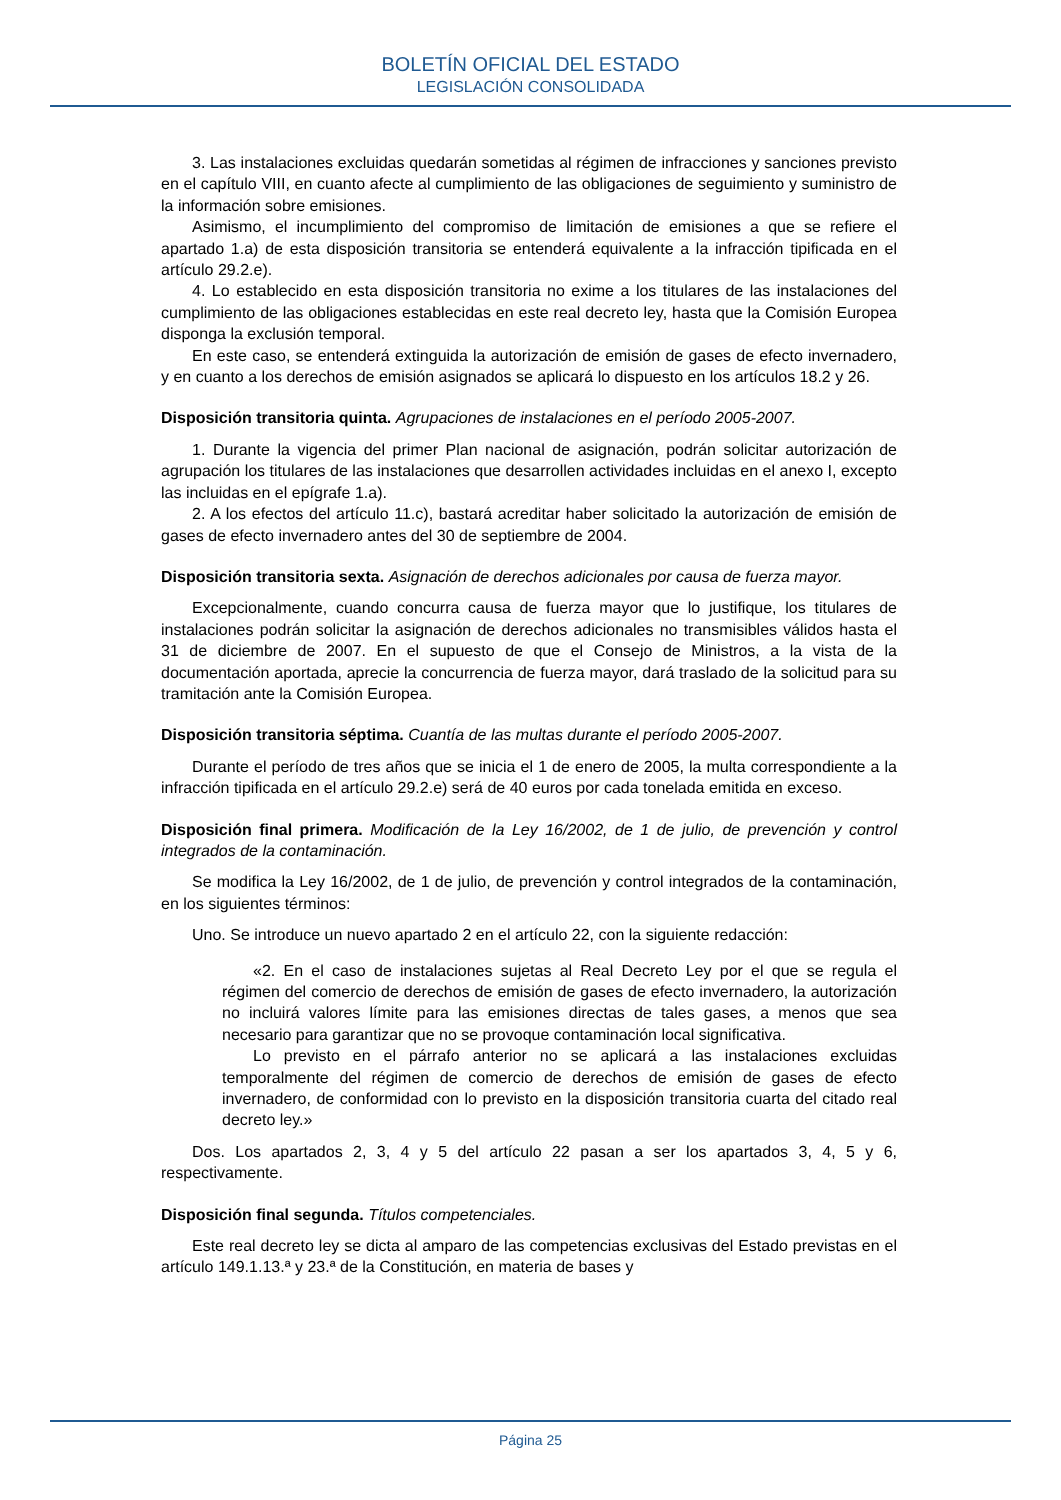BOLETÍN OFICIAL DEL ESTADO
LEGISLACIÓN CONSOLIDADA
3. Las instalaciones excluidas quedarán sometidas al régimen de infracciones y sanciones previsto en el capítulo VIII, en cuanto afecte al cumplimiento de las obligaciones de seguimiento y suministro de la información sobre emisiones.
Asimismo, el incumplimiento del compromiso de limitación de emisiones a que se refiere el apartado 1.a) de esta disposición transitoria se entenderá equivalente a la infracción tipificada en el artículo 29.2.e).
4. Lo establecido en esta disposición transitoria no exime a los titulares de las instalaciones del cumplimiento de las obligaciones establecidas en este real decreto ley, hasta que la Comisión Europea disponga la exclusión temporal.
En este caso, se entenderá extinguida la autorización de emisión de gases de efecto invernadero, y en cuanto a los derechos de emisión asignados se aplicará lo dispuesto en los artículos 18.2 y 26.
Disposición transitoria quinta. Agrupaciones de instalaciones en el período 2005-2007.
1. Durante la vigencia del primer Plan nacional de asignación, podrán solicitar autorización de agrupación los titulares de las instalaciones que desarrollen actividades incluidas en el anexo I, excepto las incluidas en el epígrafe 1.a).
2. A los efectos del artículo 11.c), bastará acreditar haber solicitado la autorización de emisión de gases de efecto invernadero antes del 30 de septiembre de 2004.
Disposición transitoria sexta. Asignación de derechos adicionales por causa de fuerza mayor.
Excepcionalmente, cuando concurra causa de fuerza mayor que lo justifique, los titulares de instalaciones podrán solicitar la asignación de derechos adicionales no transmisibles válidos hasta el 31 de diciembre de 2007. En el supuesto de que el Consejo de Ministros, a la vista de la documentación aportada, aprecie la concurrencia de fuerza mayor, dará traslado de la solicitud para su tramitación ante la Comisión Europea.
Disposición transitoria séptima. Cuantía de las multas durante el período 2005-2007.
Durante el período de tres años que se inicia el 1 de enero de 2005, la multa correspondiente a la infracción tipificada en el artículo 29.2.e) será de 40 euros por cada tonelada emitida en exceso.
Disposición final primera. Modificación de la Ley 16/2002, de 1 de julio, de prevención y control integrados de la contaminación.
Se modifica la Ley 16/2002, de 1 de julio, de prevención y control integrados de la contaminación, en los siguientes términos:
Uno. Se introduce un nuevo apartado 2 en el artículo 22, con la siguiente redacción:
«2. En el caso de instalaciones sujetas al Real Decreto Ley por el que se regula el régimen del comercio de derechos de emisión de gases de efecto invernadero, la autorización no incluirá valores límite para las emisiones directas de tales gases, a menos que sea necesario para garantizar que no se provoque contaminación local significativa.
Lo previsto en el párrafo anterior no se aplicará a las instalaciones excluidas temporalmente del régimen de comercio de derechos de emisión de gases de efecto invernadero, de conformidad con lo previsto en la disposición transitoria cuarta del citado real decreto ley.»
Dos. Los apartados 2, 3, 4 y 5 del artículo 22 pasan a ser los apartados 3, 4, 5 y 6, respectivamente.
Disposición final segunda. Títulos competenciales.
Este real decreto ley se dicta al amparo de las competencias exclusivas del Estado previstas en el artículo 149.1.13.ª y 23.ª de la Constitución, en materia de bases y
Página 25